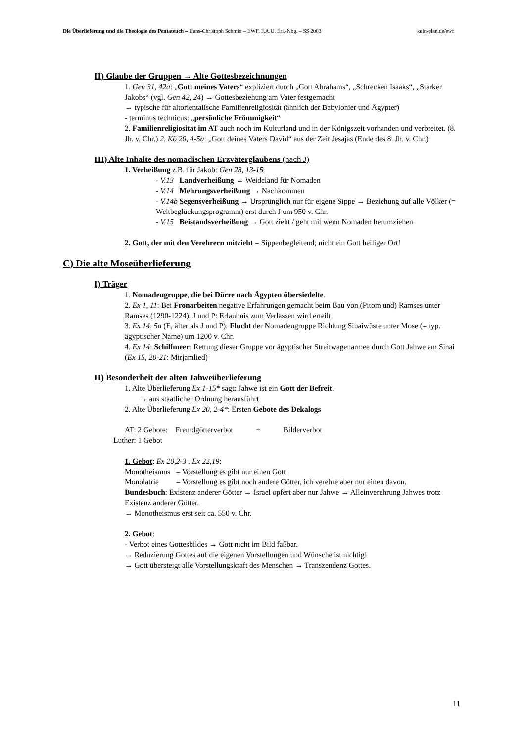Die Überlieferung und die Theologie des Pentateuch – Hans-Christoph Schmitt – EWF, F.A.U. Erl.-Nbg. – SS 2003 kein-plan.de/ewf
II) Glaube der Gruppen → Alte Gottesbezeichnungen
1. Gen 31, 42a: „Gott meines Vaters“ expliziert durch „Gott Abrahams“, „Schrecken Isaaks“, „Starker Jakobs“ (vgl. Gen 42, 24) → Gottesbeziehung am Vater festgemacht
→ typische für altorientalische Familienreligiosität (ähnlich der Babylonier und Ägypter)
- terminus technicus: „persönliche Frömmigkeit“
2. Familienreligiosität im AT auch noch im Kulturland und in der Königszeit vorhanden und verbreitet. (8. Jh. v. Chr.) 2. Kö 20, 4-5a: „Gott deines Vaters David“ aus der Zeit Jesajas (Ende des 8. Jh. v. Chr.)
III) Alte Inhalte des nomadischen Erzväterglaubens (nach J)
1. Verheißung z.B. für Jakob: Gen 28, 13-15
- V.13 Landverheißung → Weideland für Nomaden
- V.14 Mehrungsverheißung → Nachkommen
- V.14b Segensverheißung → Ursprünglich nur für eigene Sippe → Beziehung auf alle Völker (= Weltbeglückungsprogramm) erst durch J um 950 v. Chr.
- V.15 Beistandsverheißung → Gott zieht / geht mit wenn Nomaden herumziehen
2. Gott, der mit den Verehrern mitzieht = Sippenbegleitend; nicht ein Gott heiliger Ort!
C) Die alte Moseüberlieferung
I) Träger
1. Nomadengruppe, die bei Dürre nach Ägypten übersiedelte.
2. Ex 1, 11: Bei Fronarbeiten negative Erfahrungen gemacht beim Bau von (Pitom und) Ramses unter Ramses (1290-1224). J und P: Erlaubnis zum Verlassen wird erteilt.
3. Ex 14, 5a (E, älter als J und P): Flucht der Nomadengruppe Richtung Sinaiwüste unter Mose (= typ. ägyptischer Name) um 1200 v. Chr.
4. Ex 14: Schilfmeer: Rettung dieser Gruppe vor ägyptischer Streitwagenarmee durch Gott Jahwe am Sinai (Ex 15, 20-21: Mirjamlied)
II) Besonderheit der alten Jahweüberlieferung
1. Alte Überlieferung Ex 1-15* sagt: Jahwe ist ein Gott der Befreit.
→ aus staatlicher Ordnung herausführt
2. Alte Überlieferung Ex 20, 2-4*: Ersten Gebote des Dekalogs
AT: 2 Gebote: Fremdgötterverbot + Bilderverbot
Luther: 1 Gebot
1. Gebot: Ex 20,2-3 . Ex 22,19:
Monotheismus = Vorstellung es gibt nur einen Gott
Monolatrie = Vorstellung es gibt noch andere Götter, ich verehre aber nur einen davon.
Bundesbuch: Existenz anderer Götter → Israel opfert aber nur Jahwe → Alleinverehrung Jahwes trotz Existenz anderer Götter.
→ Monotheismus erst seit ca. 550 v. Chr.
2. Gebot:
- Verbot eines Gottesbildes → Gott nicht im Bild faßbar.
→ Reduzierung Gottes auf die eigenen Vorstellungen und Wünsche ist nichtig!
→ Gott übersteigt alle Vorstellungskraft des Menschen → Transzendenz Gottes.
11